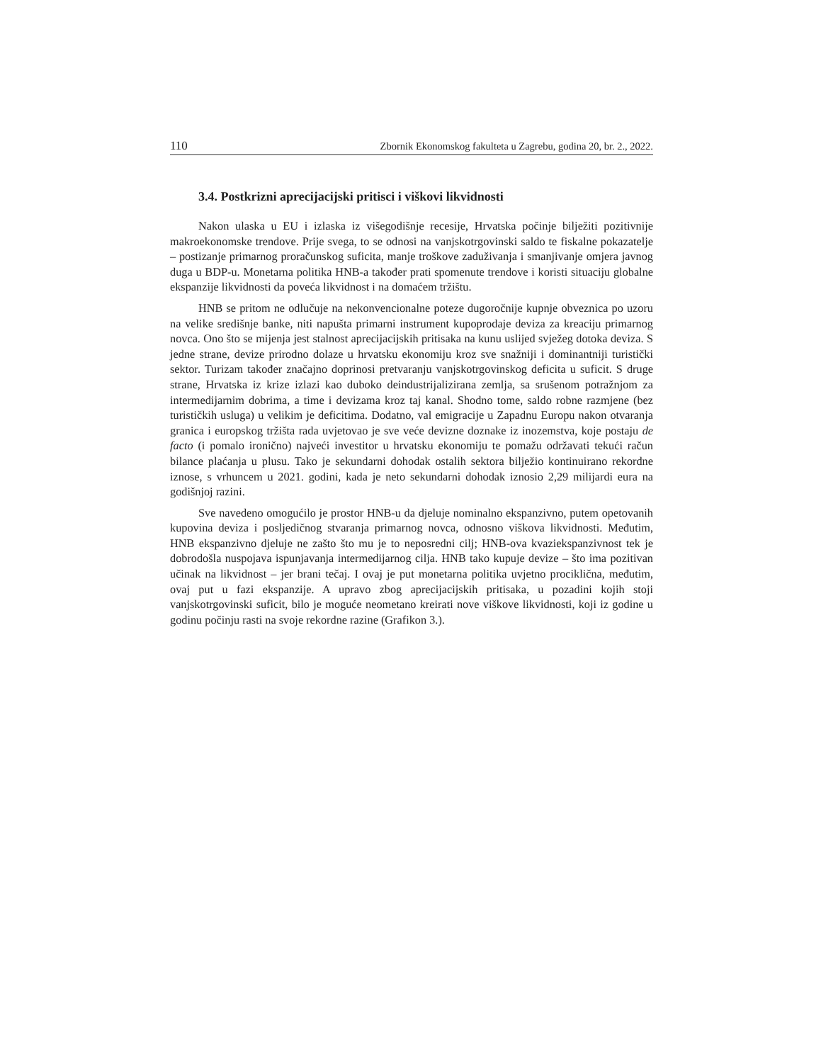110 Zbornik Ekonomskog fakulteta u Zagrebu, godina 20, br. 2., 2022.
3.4. Postkrizni aprecijacijski pritisci i viškovi likvidnosti
Nakon ulaska u EU i izlaska iz višegodišnje recesije, Hrvatska počinje bilježiti pozitivnije makroekonomske trendove. Prije svega, to se odnosi na vanjskotrgovinski saldo te fiskalne pokazatelje – postizanje primarnog proračunskog suficita, manje troškove zaduživanja i smanjivanje omjera javnog duga u BDP-u. Monetarna politika HNB-a također prati spomenute trendove i koristi situaciju globalne ekspanzije likvidnosti da poveća likvidnost i na domaćem tržištu.
HNB se pritom ne odlučuje na nekonvencionalne poteze dugoročnije kupnje obveznica po uzoru na velike središnje banke, niti napušta primarni instrument kupoprodaje deviza za kreaciju primarnog novca. Ono što se mijenja jest stalnost aprecijacijskih pritisaka na kunu uslijed svježeg dotoka deviza. S jedne strane, devize prirodno dolaze u hrvatsku ekonomiju kroz sve snažniji i dominantniji turistički sektor. Turizam također značajno doprinosi pretvaranju vanjskotrgovinskog deficita u suficit. S druge strane, Hrvatska iz krize izlazi kao duboko deindustrijalizirana zemlja, sa srušenom potražnjom za intermedijarnim dobrima, a time i devizama kroz taj kanal. Shodno tome, saldo robne razmjene (bez turističkih usluga) u velikim je deficitima. Dodatno, val emigracije u Zapadnu Europu nakon otvaranja granica i europskog tržišta rada uvjetovao je sve veće devizne doznake iz inozemstva, koje postaju de facto (i pomalo ironično) najveći investitor u hrvatsku ekonomiju te pomažu održavati tekući račun bilance plaćanja u plusu. Tako je sekundarni dohodak ostalih sektora bilježio kontinuirano rekordne iznose, s vrhuncem u 2021. godini, kada je neto sekundarni dohodak iznosio 2,29 milijardi eura na godišnjoj razini.
Sve navedeno omogućilo je prostor HNB-u da djeluje nominalno ekspanzivno, putem opetovanih kupovina deviza i posljedičnog stvaranja primarnog novca, odnosno viškova likvidnosti. Međutim, HNB ekspanzivno djeluje ne zašto što mu je to neposredni cilj; HNB-ova kvaziekspanzivnost tek je dobrodošla nuspojava ispunjavanja intermedijarnog cilja. HNB tako kupuje devize – što ima pozitivan učinak na likvidnost – jer brani tečaj. I ovaj je put monetarna politika uvjetno prociklična, međutim, ovaj put u fazi ekspanzije. A upravo zbog aprecijacijskih pritisaka, u pozadini kojih stoji vanjskotrgovinski suficit, bilo je moguće neometano kreirati nove viškove likvidnosti, koji iz godine u godinu počinju rasti na svoje rekordne razine (Grafikon 3.).